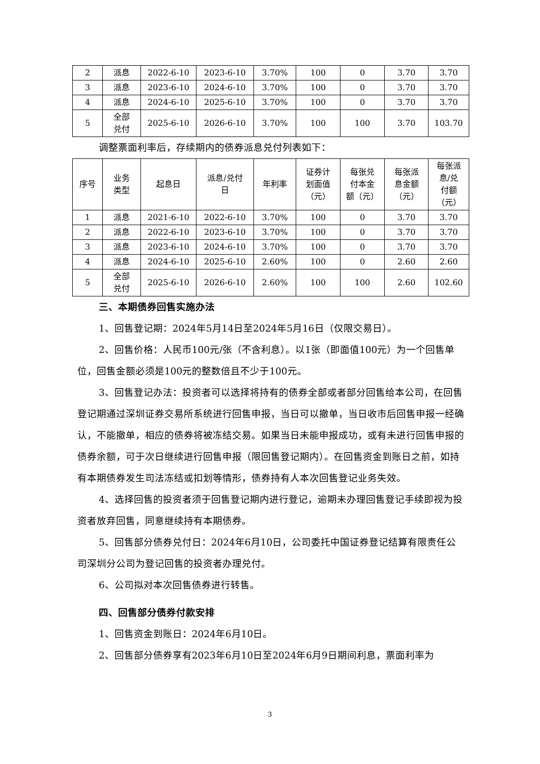| 2 | 派息 | 2022-6-10 | 2023-6-10 | 3.70% | 100 | 0 | 3.70 | 3.70 |
| 3 | 派息 | 2023-6-10 | 2024-6-10 | 3.70% | 100 | 0 | 3.70 | 3.70 |
| 4 | 派息 | 2024-6-10 | 2025-6-10 | 3.70% | 100 | 0 | 3.70 | 3.70 |
| 5 | 全部 兑付 | 2025-6-10 | 2026-6-10 | 3.70% | 100 | 100 | 3.70 | 103.70 |
调整票面利率后，存续期内的债券派息兑付列表如下：
| 序号 | 业务 类型 | 起息日 | 派息/兑付 日 | 年利率 | 证券计 划面值 （元） | 每张兑 付本金 额（元） | 每张派 息金额 （元） | 每张派 息/兑 付额 （元） |
| --- | --- | --- | --- | --- | --- | --- | --- | --- |
| 1 | 派息 | 2021-6-10 | 2022-6-10 | 3.70% | 100 | 0 | 3.70 | 3.70 |
| 2 | 派息 | 2022-6-10 | 2023-6-10 | 3.70% | 100 | 0 | 3.70 | 3.70 |
| 3 | 派息 | 2023-6-10 | 2024-6-10 | 3.70% | 100 | 0 | 3.70 | 3.70 |
| 4 | 派息 | 2024-6-10 | 2025-6-10 | 2.60% | 100 | 0 | 2.60 | 2.60 |
| 5 | 全部 兑付 | 2025-6-10 | 2026-6-10 | 2.60% | 100 | 100 | 2.60 | 102.60 |
三、本期债券回售实施办法
1、回售登记期：2024年5月14日至2024年5月16日（仅限交易日）。
2、回售价格：人民币100元/张（不含利息）。以1张（即面值100元）为一个回售单位，回售金额必须是100元的整数倍且不少于100元。
3、回售登记办法：投资者可以选择将持有的债券全部或者部分回售给本公司，在回售登记期通过深圳证券交易所系统进行回售申报，当日可以撤单，当日收市后回售申报一经确认，不能撤单，相应的债券将被冻结交易。如果当日未能申报成功，或有未进行回售申报的债券余额，可于次日继续进行回售申报（限回售登记期内）。在回售资金到账日之前，如持有本期债券发生司法冻结或扣划等情形，债券持有人本次回售登记业务失效。
4、选择回售的投资者须于回售登记期内进行登记，逾期未办理回售登记手续即视为投资者放弃回售，同意继续持有本期债券。
5、回售部分债券兑付日：2024年6月10日，公司委托中国证券登记结算有限责任公司深圳分公司为登记回售的投资者办理兑付。
6、公司拟对本次回售债券进行转售。
四、回售部分债券付款安排
1、回售资金到账日：2024年6月10日。
2、回售部分债券享有2023年6月10日至2024年6月9日期间利息，票面利率为
3